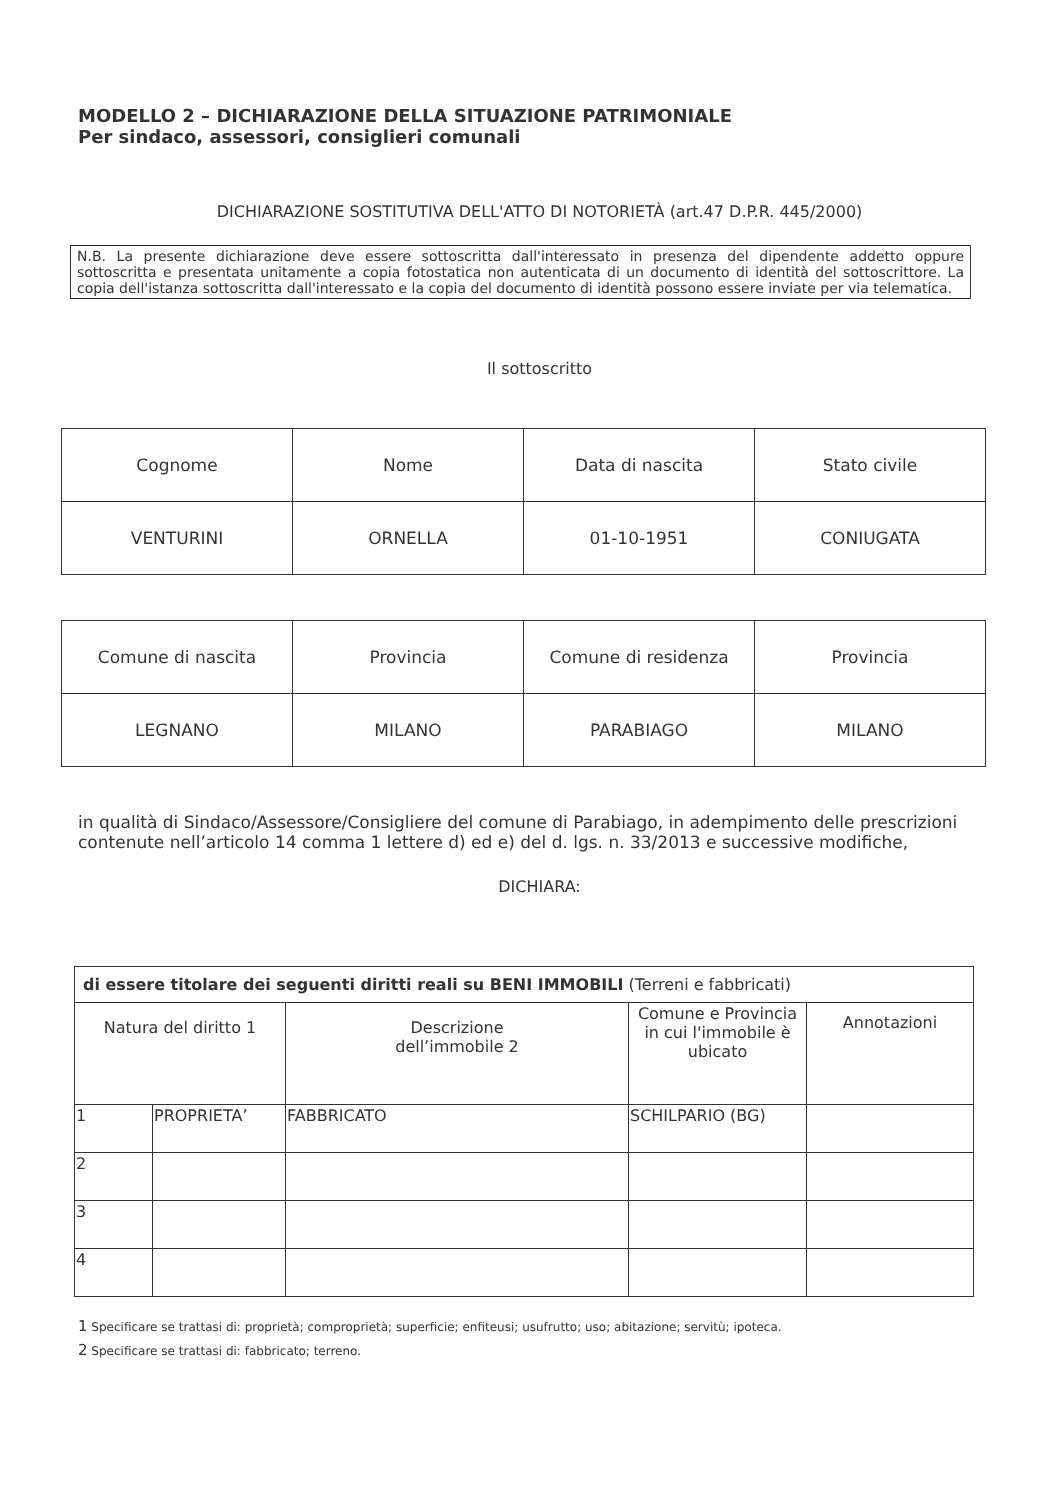MODELLO 2 – DICHIARAZIONE DELLA SITUAZIONE PATRIMONIALE
Per sindaco, assessori, consiglieri comunali
DICHIARAZIONE SOSTITUTIVA DELL'ATTO DI NOTORIETÀ (art.47 D.P.R. 445/2000)
N.B. La presente dichiarazione deve essere sottoscritta dall'interessato in presenza del dipendente addetto oppure sottoscritta e presentata unitamente a copia fotostatica non autenticata di un documento di identità del sottoscrittore. La copia dell'istanza sottoscritta dall'interessato e la copia del documento di identità possono essere inviate per via telematica.
Il sottoscritto
| Cognome | Nome | Data di nascita | Stato civile |
| VENTURINI | ORNELLA | 01-10-1951 | CONIUGATA |
| Comune di nascita | Provincia | Comune di residenza | Provincia |
| LEGNANO | MILANO | PARABIAGO | MILANO |
in qualità di Sindaco/Assessore/Consigliere del comune di Parabiago, in adempimento delle prescrizioni contenute nell’articolo 14 comma 1 lettere d) ed e) del d. lgs. n. 33/2013 e successive modifiche,
DICHIARA:
| di essere titolare dei seguenti diritti reali su BENI IMMOBILI (Terreni e fabbricati) | | | | |
| --- | --- | --- | --- | --- |
| Natura del diritto 1 | | Descrizione dell’immobile 2 | Comune e Provincia in cui l'immobile è ubicato | Annotazioni |
| 1 | PROPRIETA’ | FABBRICATO | SCHILPARIO (BG) | |
| 2 | | | | |
| 3 | | | | |
| 4 | | | | |
1 Specificare se trattasi di: proprietà; comproprietà; superficie; enfiteusi; usufrutto; uso; abitazione; servitù; ipoteca.
2 Specificare se trattasi di: fabbricato; terreno.